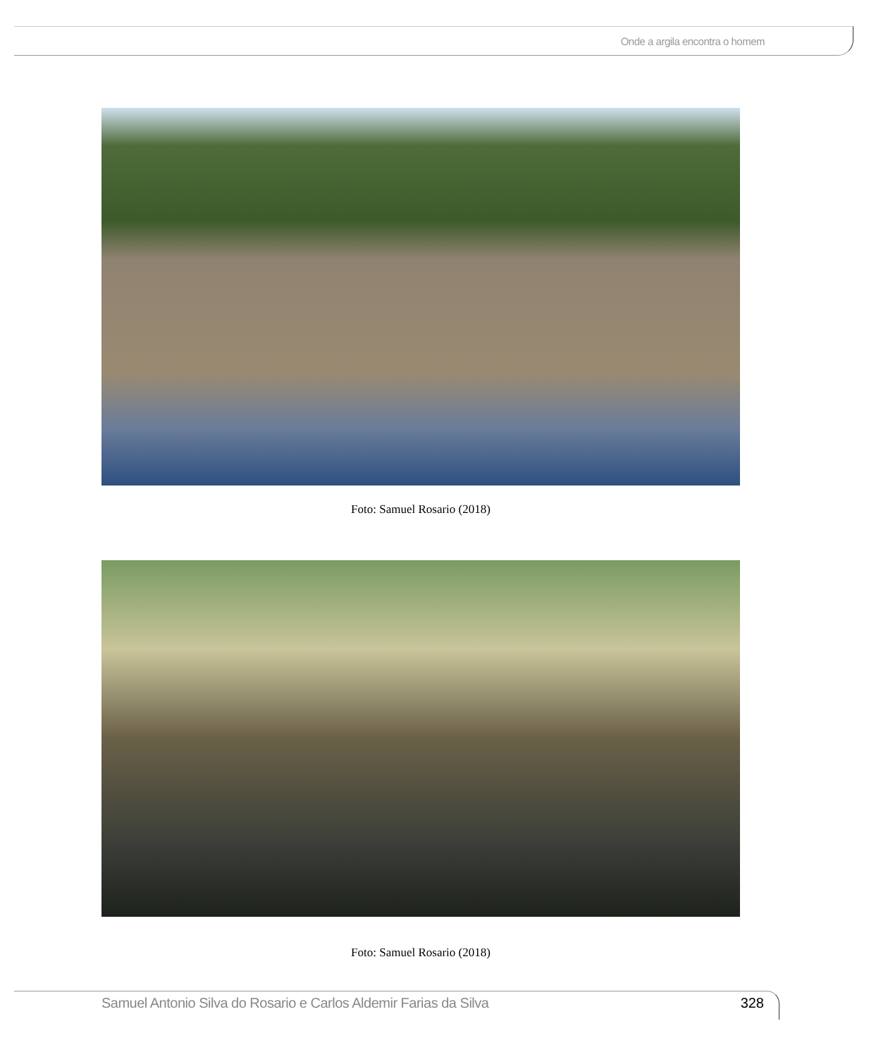Onde a argila encontra o homem
Foto: Samuel Rosario (2018)
Foto: Samuel Rosario (2018)
Samuel Antonio Silva do Rosario e Carlos Aldemir Farias da Silva 328